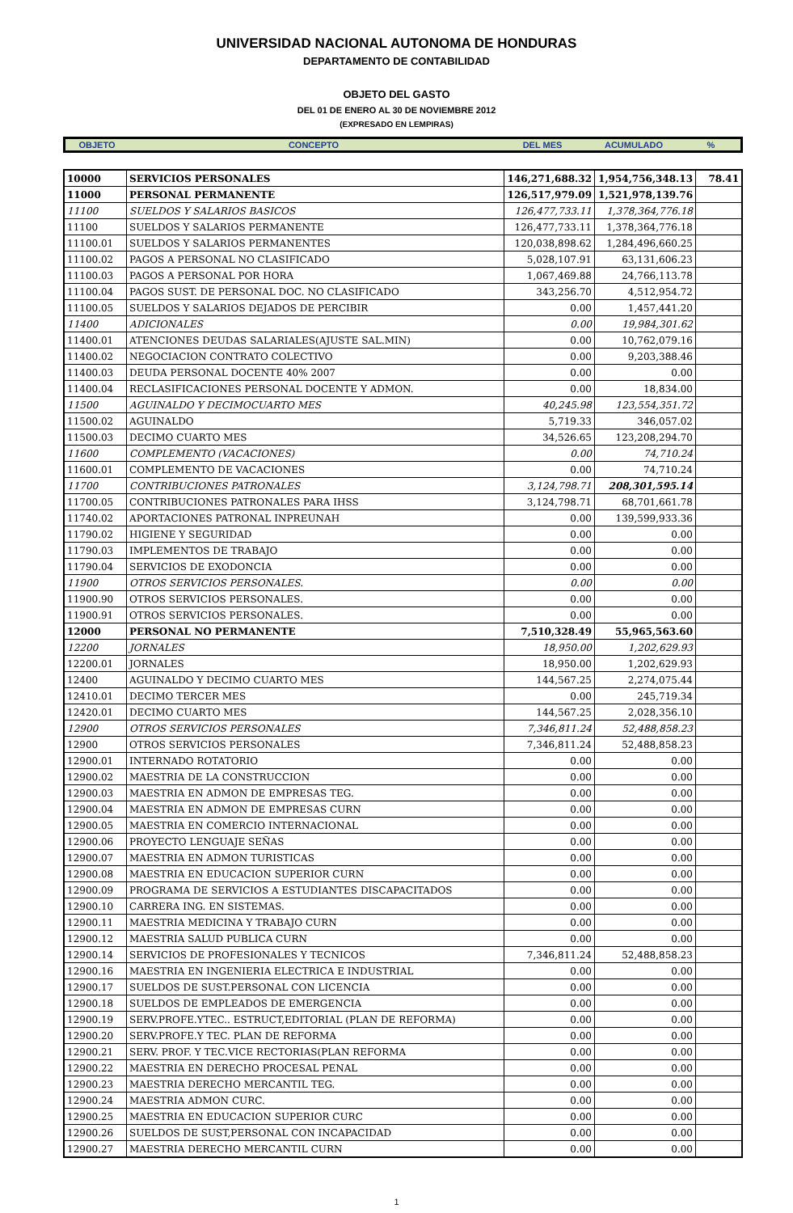UNIVERSIDAD NACIONAL AUTONOMA DE HONDURAS
DEPARTAMENTO DE CONTABILIDAD
OBJETO DEL GASTO
DEL 01 DE ENERO AL 30 DE NOVIEMBRE 2012
(EXPRESADO EN LEMPIRAS)
| OBJETO | CONCEPTO | DEL MES | ACUMULADO | % |
| 10000 | SERVICIOS PERSONALES | 146,271,688.32 | 1,954,756,348.13 | 78.41 |
| 11000 | PERSONAL PERMANENTE | 126,517,979.09 | 1,521,978,139.76 | |
| 11100 | SUELDOS Y SALARIOS BASICOS | 126,477,733.11 | 1,378,364,776.18 | |
| 11100 | SUELDOS Y SALARIOS PERMANENTE | 126,477,733.11 | 1,378,364,776.18 | |
| 11100.01 | SUELDOS Y SALARIOS PERMANENTES | 120,038,898.62 | 1,284,496,660.25 | |
| 11100.02 | PAGOS A PERSONAL NO CLASIFICADO | 5,028,107.91 | 63,131,606.23 | |
| 11100.03 | PAGOS A PERSONAL POR HORA | 1,067,469.88 | 24,766,113.78 | |
| 11100.04 | PAGOS SUST. DE PERSONAL DOC. NO CLASIFICADO | 343,256.70 | 4,512,954.72 | |
| 11100.05 | SUELDOS Y SALARIOS DEJADOS DE PERCIBIR | 0.00 | 1,457,441.20 | |
| 11400 | ADICIONALES | 0.00 | 19,984,301.62 | |
| 11400.01 | ATENCIONES DEUDAS SALARIALES(AJUSTE SAL.MIN) | 0.00 | 10,762,079.16 | |
| 11400.02 | NEGOCIACION CONTRATO COLECTIVO | 0.00 | 9,203,388.46 | |
| 11400.03 | DEUDA PERSONAL DOCENTE 40% 2007 | 0.00 | 0.00 | |
| 11400.04 | RECLASIFICACIONES PERSONAL DOCENTE Y ADMON. | 0.00 | 18,834.00 | |
| 11500 | AGUINALDO Y DECIMOCUARTO MES | 40,245.98 | 123,554,351.72 | |
| 11500.02 | AGUINALDO | 5,719.33 | 346,057.02 | |
| 11500.03 | DECIMO CUARTO MES | 34,526.65 | 123,208,294.70 | |
| 11600 | COMPLEMENTO (VACACIONES) | 0.00 | 74,710.24 | |
| 11600.01 | COMPLEMENTO DE VACACIONES | 0.00 | 74,710.24 | |
| 11700 | CONTRIBUCIONES PATRONALES | 3,124,798.71 | 208,301,595.14 | |
| 11700.05 | CONTRIBUCIONES PATRONALES PARA IHSS | 3,124,798.71 | 68,701,661.78 | |
| 11740.02 | APORTACIONES PATRONAL INPREUNAH | 0.00 | 139,599,933.36 | |
| 11790.02 | HIGIENE Y SEGURIDAD | 0.00 | 0.00 | |
| 11790.03 | IMPLEMENTOS DE TRABAJO | 0.00 | 0.00 | |
| 11790.04 | SERVICIOS DE EXODONCIA | 0.00 | 0.00 | |
| 11900 | OTROS SERVICIOS PERSONALES. | 0.00 | 0.00 | |
| 11900.90 | OTROS SERVICIOS PERSONALES. | 0.00 | 0.00 | |
| 11900.91 | OTROS SERVICIOS PERSONALES. | 0.00 | 0.00 | |
| 12000 | PERSONAL NO PERMANENTE | 7,510,328.49 | 55,965,563.60 | |
| 12200 | JORNALES | 18,950.00 | 1,202,629.93 | |
| 12200.01 | JORNALES | 18,950.00 | 1,202,629.93 | |
| 12400 | AGUINALDO Y DECIMO CUARTO MES | 144,567.25 | 2,274,075.44 | |
| 12410.01 | DECIMO TERCER MES | 0.00 | 245,719.34 | |
| 12420.01 | DECIMO CUARTO MES | 144,567.25 | 2,028,356.10 | |
| 12900 | OTROS SERVICIOS PERSONALES | 7,346,811.24 | 52,488,858.23 | |
| 12900 | OTROS SERVICIOS PERSONALES | 7,346,811.24 | 52,488,858.23 | |
| 12900.01 | INTERNADO ROTATORIO | 0.00 | 0.00 | |
| 12900.02 | MAESTRIA DE LA CONSTRUCCION | 0.00 | 0.00 | |
| 12900.03 | MAESTRIA EN ADMON DE EMPRESAS TEG. | 0.00 | 0.00 | |
| 12900.04 | MAESTRIA EN ADMON DE EMPRESAS CURN | 0.00 | 0.00 | |
| 12900.05 | MAESTRIA EN COMERCIO INTERNACIONAL | 0.00 | 0.00 | |
| 12900.06 | PROYECTO LENGUAJE SEÑAS | 0.00 | 0.00 | |
| 12900.07 | MAESTRIA EN ADMON TURISTICAS | 0.00 | 0.00 | |
| 12900.08 | MAESTRIA EN EDUCACION SUPERIOR CURN | 0.00 | 0.00 | |
| 12900.09 | PROGRAMA DE SERVICIOS A ESTUDIANTES DISCAPACITADOS | 0.00 | 0.00 | |
| 12900.10 | CARRERA ING. EN SISTEMAS. | 0.00 | 0.00 | |
| 12900.11 | MAESTRIA MEDICINA Y TRABAJO CURN | 0.00 | 0.00 | |
| 12900.12 | MAESTRIA SALUD PUBLICA CURN | 0.00 | 0.00 | |
| 12900.14 | SERVICIOS DE PROFESIONALES Y TECNICOS | 7,346,811.24 | 52,488,858.23 | |
| 12900.16 | MAESTRIA EN INGENIERIA ELECTRICA E INDUSTRIAL | 0.00 | 0.00 | |
| 12900.17 | SUELDOS DE SUST.PERSONAL CON LICENCIA | 0.00 | 0.00 | |
| 12900.18 | SUELDOS DE EMPLEADOS DE EMERGENCIA | 0.00 | 0.00 | |
| 12900.19 | SERV.PROFE.YTEC.. ESTRUCT,EDITORIAL (PLAN DE REFORMA) | 0.00 | 0.00 | |
| 12900.20 | SERV.PROFE.Y TEC. PLAN DE REFORMA | 0.00 | 0.00 | |
| 12900.21 | SERV. PROF. Y TEC.VICE RECTORIAS(PLAN REFORMA | 0.00 | 0.00 | |
| 12900.22 | MAESTRIA EN DERECHO PROCESAL PENAL | 0.00 | 0.00 | |
| 12900.23 | MAESTRIA DERECHO MERCANTIL TEG. | 0.00 | 0.00 | |
| 12900.24 | MAESTRIA ADMON CURC. | 0.00 | 0.00 | |
| 12900.25 | MAESTRIA EN EDUCACION SUPERIOR CURC | 0.00 | 0.00 | |
| 12900.26 | SUELDOS DE SUST,PERSONAL CON INCAPACIDAD | 0.00 | 0.00 | |
| 12900.27 | MAESTRIA DERECHO MERCANTIL CURN | 0.00 | 0.00 | |
1